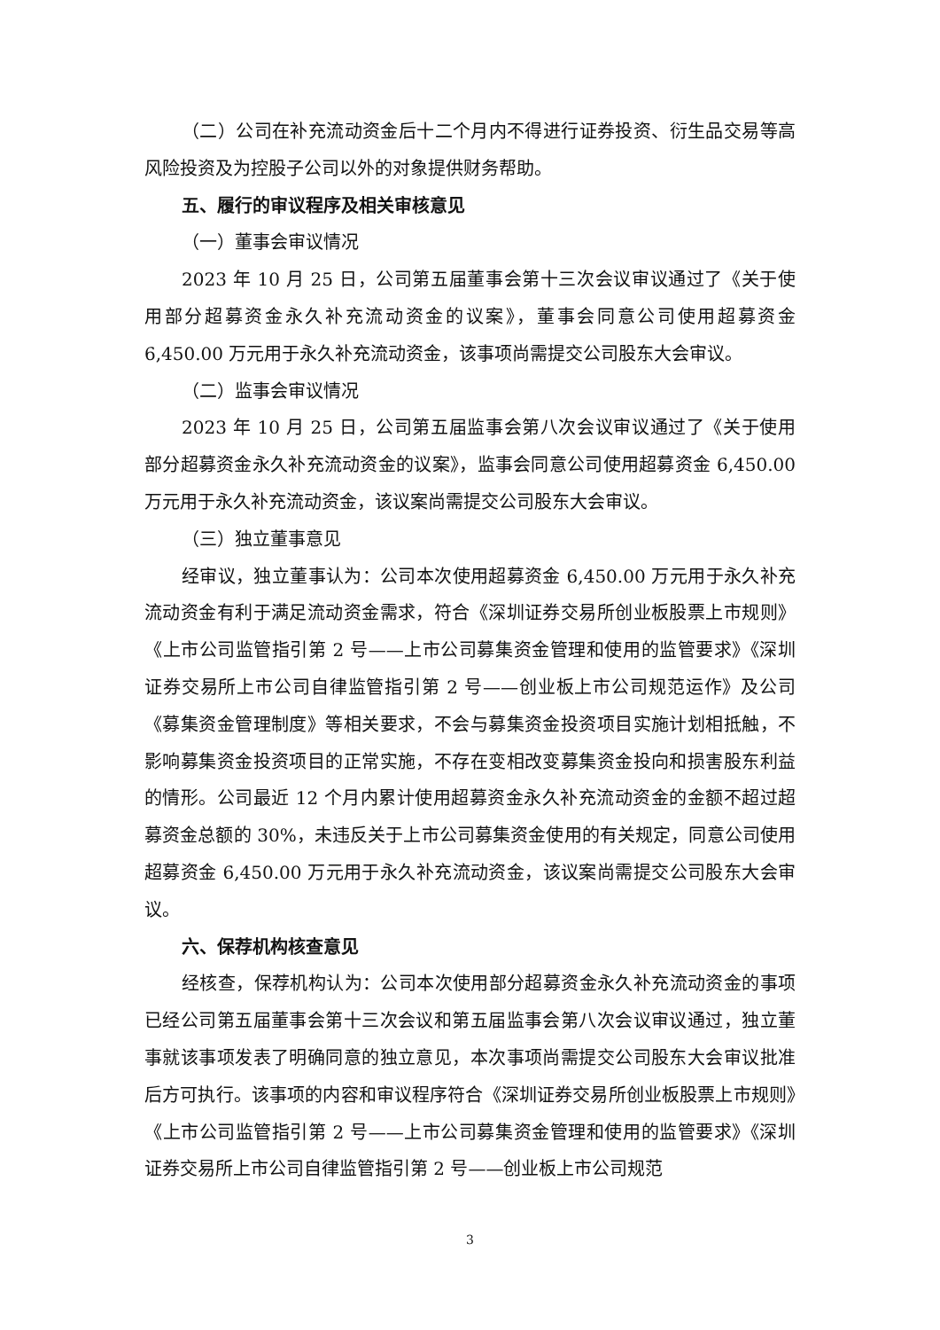（二）公司在补充流动资金后十二个月内不得进行证券投资、衍生品交易等高风险投资及为控股子公司以外的对象提供财务帮助。
五、履行的审议程序及相关审核意见
（一）董事会审议情况
2023 年 10 月 25 日，公司第五届董事会第十三次会议审议通过了《关于使用部分超募资金永久补充流动资金的议案》，董事会同意公司使用超募资金 6,450.00 万元用于永久补充流动资金，该事项尚需提交公司股东大会审议。
（二）监事会审议情况
2023 年 10 月 25 日，公司第五届监事会第八次会议审议通过了《关于使用部分超募资金永久补充流动资金的议案》，监事会同意公司使用超募资金 6,450.00 万元用于永久补充流动资金，该议案尚需提交公司股东大会审议。
（三）独立董事意见
经审议，独立董事认为：公司本次使用超募资金 6,450.00 万元用于永久补充流动资金有利于满足流动资金需求，符合《深圳证券交易所创业板股票上市规则》《上市公司监管指引第 2 号——上市公司募集资金管理和使用的监管要求》《深圳证券交易所上市公司自律监管指引第 2 号——创业板上市公司规范运作》及公司《募集资金管理制度》等相关要求，不会与募集资金投资项目实施计划相抵触，不影响募集资金投资项目的正常实施，不存在变相改变募集资金投向和损害股东利益的情形。公司最近 12 个月内累计使用超募资金永久补充流动资金的金额不超过超募资金总额的 30%，未违反关于上市公司募集资金使用的有关规定，同意公司使用超募资金 6,450.00 万元用于永久补充流动资金，该议案尚需提交公司股东大会审议。
六、保荐机构核查意见
经核查，保荐机构认为：公司本次使用部分超募资金永久补充流动资金的事项已经公司第五届董事会第十三次会议和第五届监事会第八次会议审议通过，独立董事就该事项发表了明确同意的独立意见，本次事项尚需提交公司股东大会审议批准后方可执行。该事项的内容和审议程序符合《深圳证券交易所创业板股票上市规则》《上市公司监管指引第 2 号——上市公司募集资金管理和使用的监管要求》《深圳证券交易所上市公司自律监管指引第 2 号——创业板上市公司规范
3